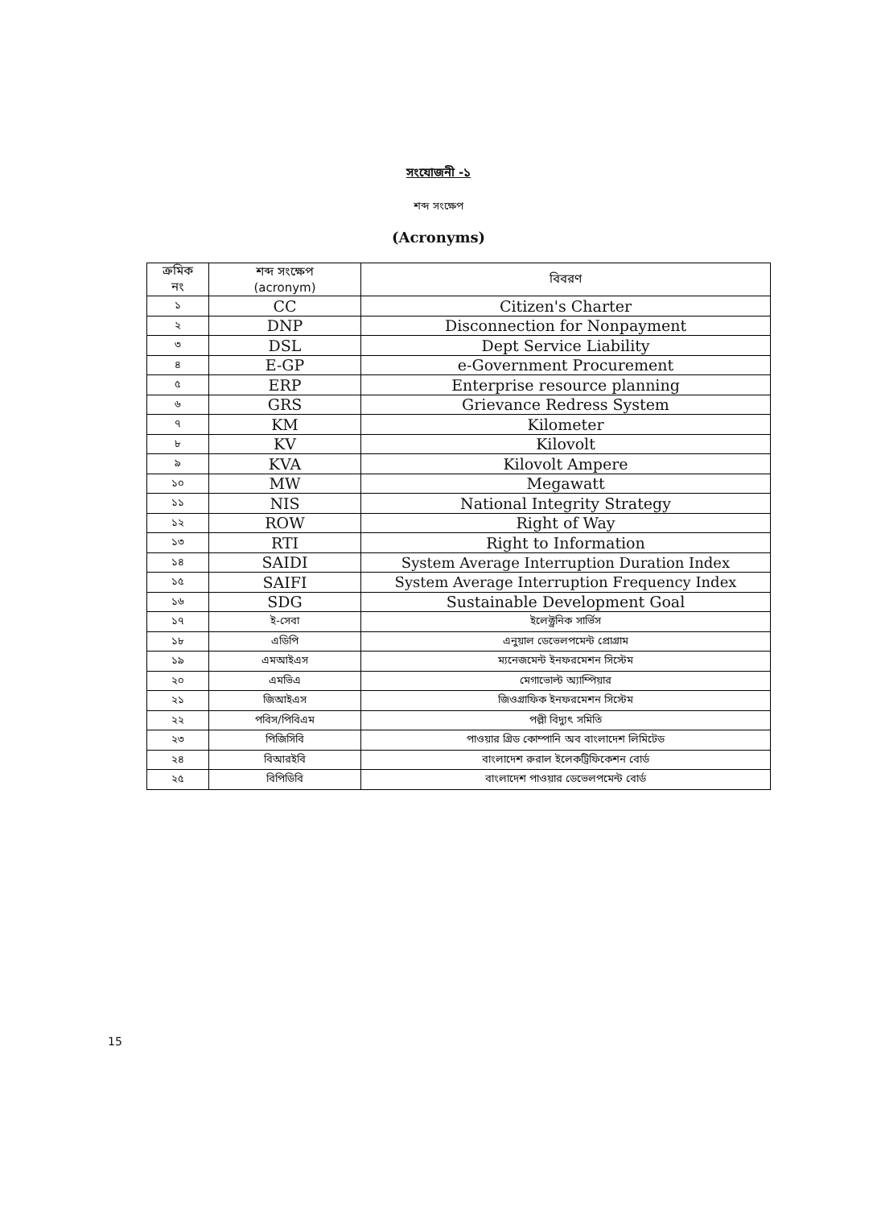সংযোজনী -১
শব্দ সংক্ষেপ
(Acronyms)
| ক্রমিক নং | শব্দ সংক্ষেপ (acronym) | বিবরণ |
| --- | --- | --- |
| ১ | CC | Citizen's Charter |
| ২ | DNP | Disconnection for Nonpayment |
| ৩ | DSL | Dept Service Liability |
| ৪ | E-GP | e-Government Procurement |
| ৫ | ERP | Enterprise resource planning |
| ৬ | GRS | Grievance Redress System |
| ৭ | KM | Kilometer |
| ৮ | KV | Kilovolt |
| ৯ | KVA | Kilovolt Ampere |
| ১০ | MW | Megawatt |
| ১১ | NIS | National Integrity Strategy |
| ১২ | ROW | Right of Way |
| ১৩ | RTI | Right to Information |
| ১৪ | SAIDI | System Average Interruption Duration Index |
| ১৫ | SAIFI | System Average Interruption Frequency Index |
| ১৬ | SDG | Sustainable Development Goal |
| ১৭ | ই-সেবা | ইলেক্ট্রনিক সার্ভিস |
| ১৮ | এডিপি | এনুয়াল ডেভেলপমেন্ট প্রোগ্রাম |
| ১৯ | এমআইএস | ম্যনেজমেন্ট ইনফরমেশন সিস্টেম |
| ২০ | এমভিএ | মেগাভোল্ট অ্যাম্পিয়ার |
| ২১ | জিআইএস | জিওগ্রাফিক ইনফরমেশন সিস্টেম |
| ২২ | পবিস/পিবিএম | পল্লী বিদ্যুৎ সমিতি |
| ২৩ | পিজিসিবি | পাওয়ার গ্রিড কোম্পানি অব বাংলাদেশ লিমিটেড |
| ২৪ | বিআরইবি | বাংলাদেশ রুরাল ইলেকট্রিফিকেশন বোর্ড |
| ২৫ | বিপিডিবি | বাংলাদেশ পাওয়ার ডেভেলপমেন্ট বোর্ড |
15